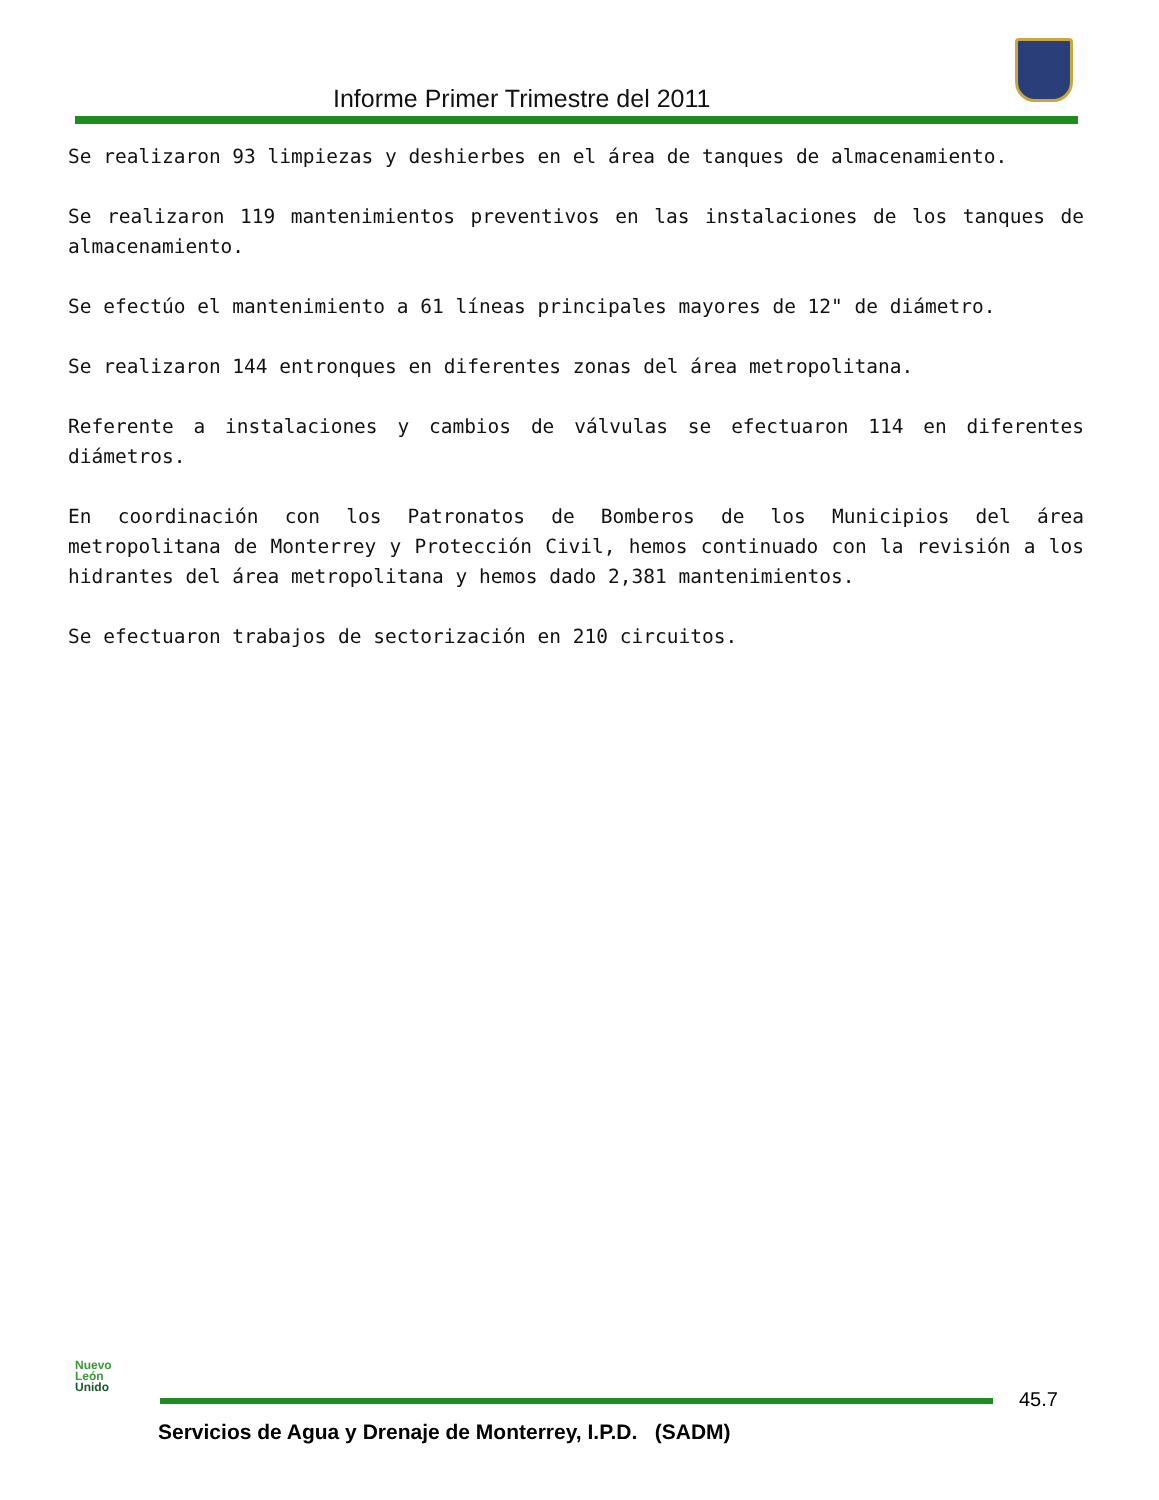Informe Primer Trimestre del 2011
Se realizaron 93 limpiezas y deshierbes en el área de tanques de almacenamiento.
Se realizaron 119 mantenimientos preventivos en las instalaciones de los tanques de almacenamiento.
Se efectúo el mantenimiento a 61 líneas principales mayores de 12" de diámetro.
Se realizaron 144 entronques en diferentes zonas del área metropolitana.
Referente a instalaciones y cambios de válvulas se efectuaron 114 en diferentes diámetros.
En coordinación con los Patronatos de Bomberos de los Municipios del área metropolitana de Monterrey y Protección Civil, hemos continuado con la revisión a los hidrantes del área metropolitana y hemos dado 2,381 mantenimientos.
Se efectuaron trabajos de sectorización en 210 circuitos.
Nuevo
León
Unido
45.7
Servicios de Agua y Drenaje de Monterrey, I.P.D. (SADM)